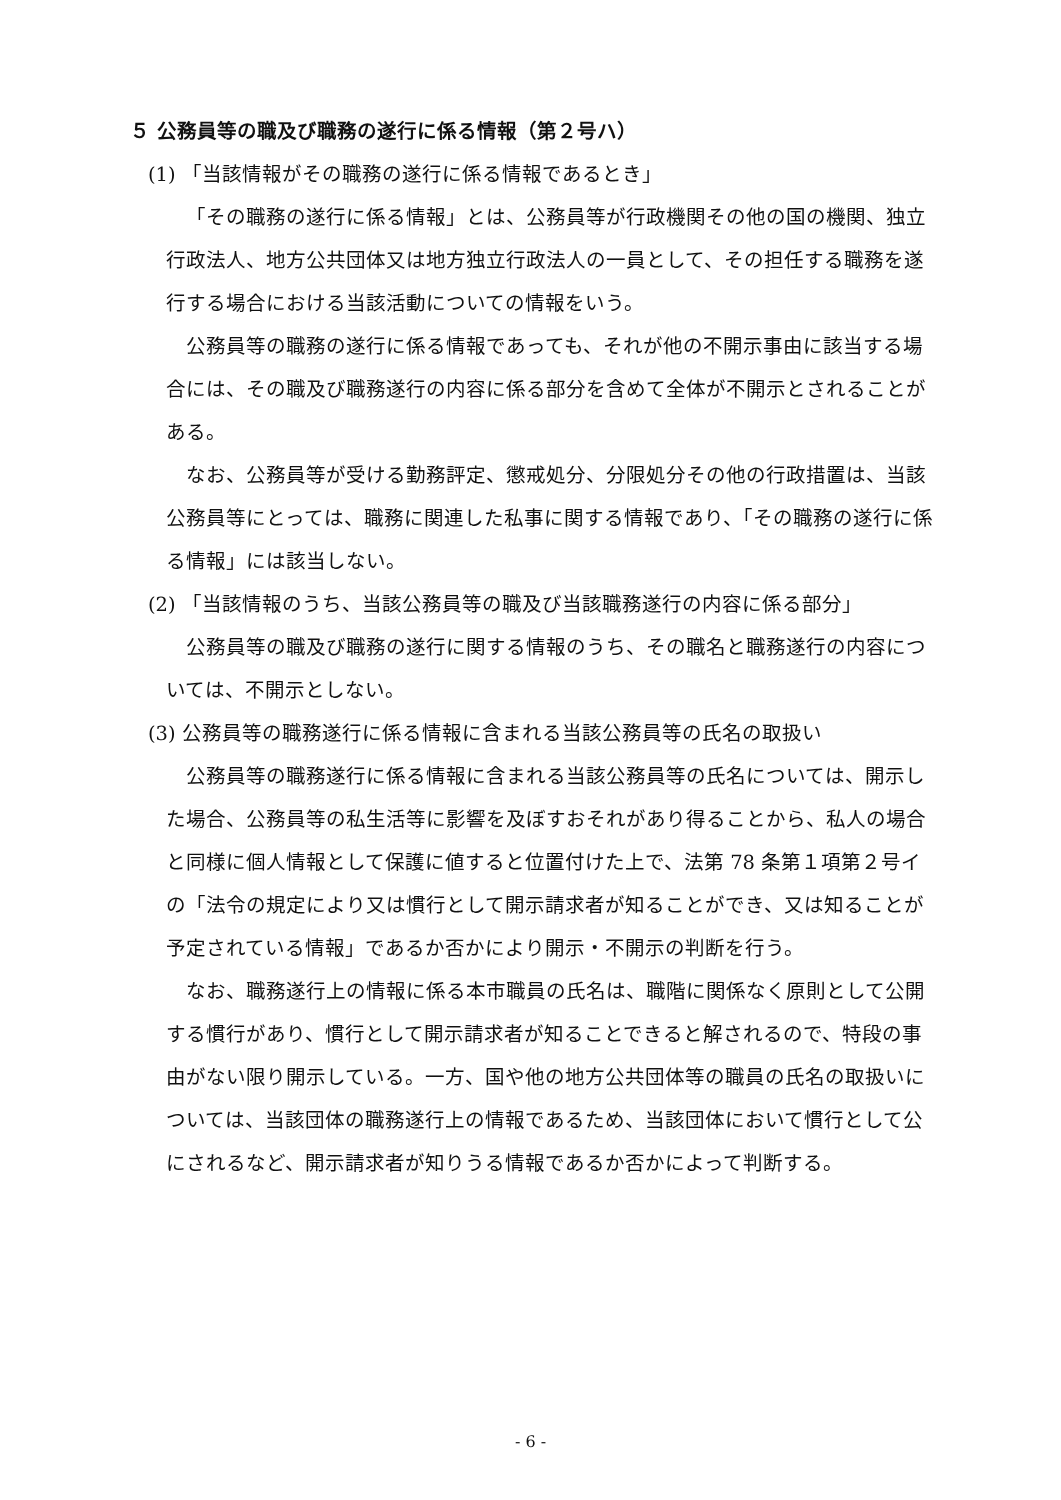５ 公務員等の職及び職務の遂行に係る情報（第２号ハ）
(1) 「当該情報がその職務の遂行に係る情報であるとき」
「その職務の遂行に係る情報」とは、公務員等が行政機関その他の国の機関、独立行政法人、地方公共団体又は地方独立行政法人の一員として、その担任する職務を遂行する場合における当該活動についての情報をいう。
公務員等の職務の遂行に係る情報であっても、それが他の不開示事由に該当する場合には、その職及び職務遂行の内容に係る部分を含めて全体が不開示とされることがある。
なお、公務員等が受ける勤務評定、懲戒処分、分限処分その他の行政措置は、当該公務員等にとっては、職務に関連した私事に関する情報であり、「その職務の遂行に係る情報」には該当しない。
(2) 「当該情報のうち、当該公務員等の職及び当該職務遂行の内容に係る部分」
公務員等の職及び職務の遂行に関する情報のうち、その職名と職務遂行の内容については、不開示としない。
(3) 公務員等の職務遂行に係る情報に含まれる当該公務員等の氏名の取扱い
公務員等の職務遂行に係る情報に含まれる当該公務員等の氏名については、開示した場合、公務員等の私生活等に影響を及ぼすおそれがあり得ることから、私人の場合と同様に個人情報として保護に値すると位置付けた上で、法第 78 条第１項第２号イの「法令の規定により又は慣行として開示請求者が知ることができ、又は知ることが予定されている情報」であるか否かにより開示・不開示の判断を行う。
なお、職務遂行上の情報に係る本市職員の氏名は、職階に関係なく原則として公開する慣行があり、慣行として開示請求者が知ることできると解されるので、特段の事由がない限り開示している。一方、国や他の地方公共団体等の職員の氏名の取扱いについては、当該団体の職務遂行上の情報であるため、当該団体において慣行として公にされるなど、開示請求者が知りうる情報であるか否かによって判断する。
- 6 -